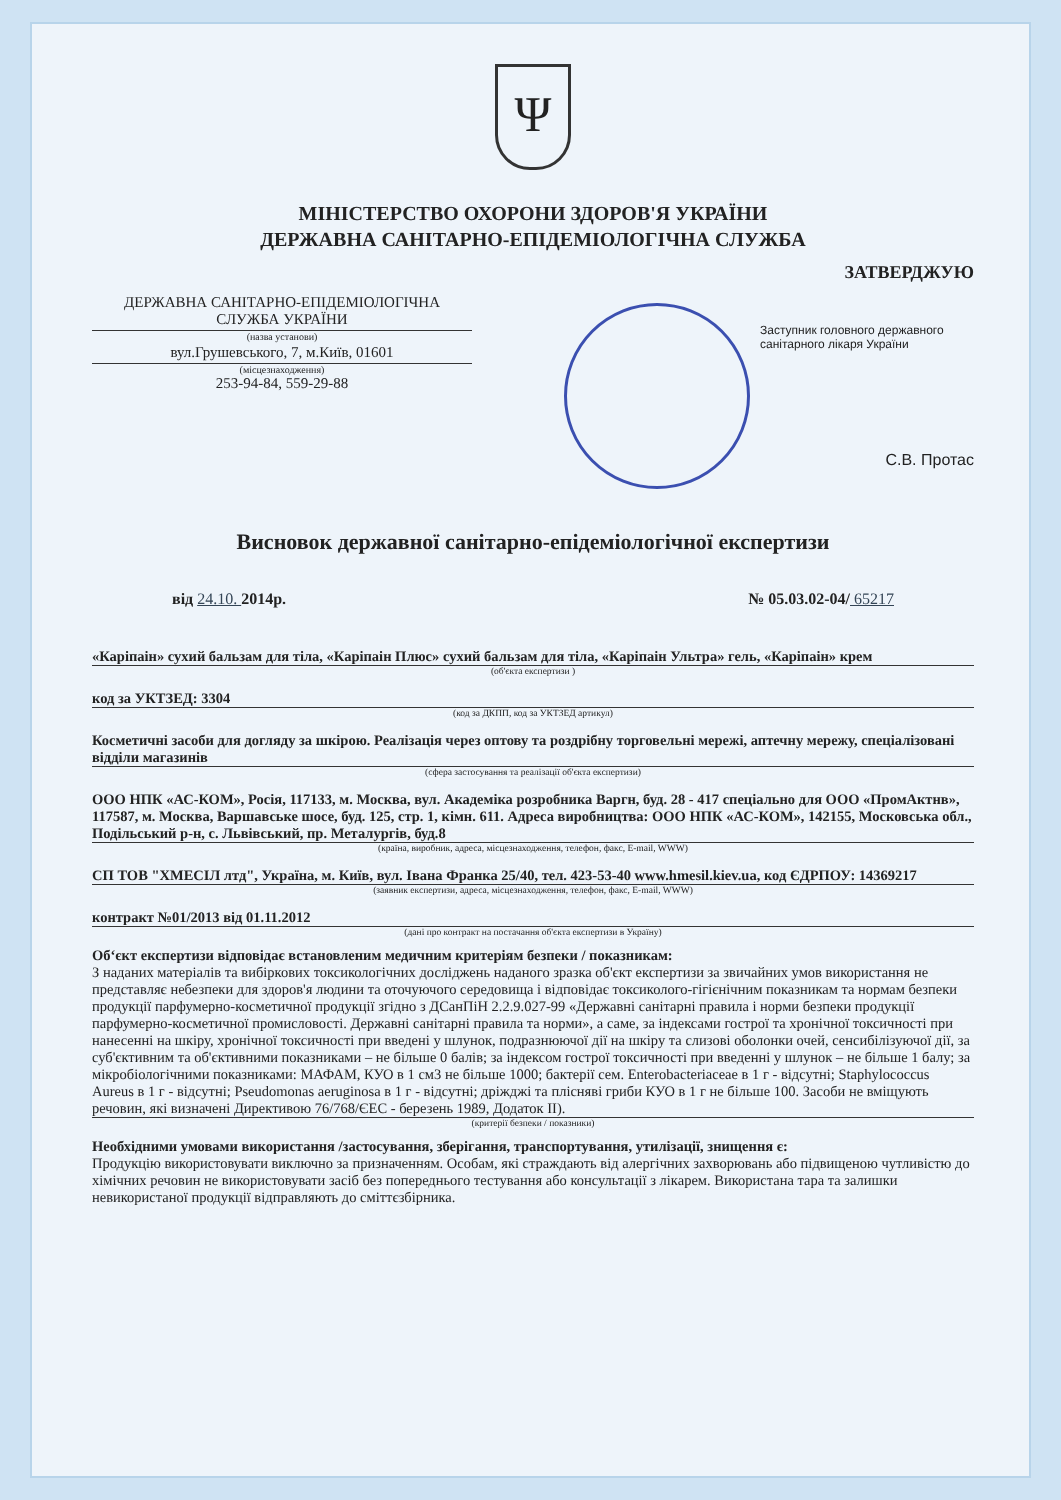Ψ
МІНІСТЕРСТВО ОХОРОНИ ЗДОРОВ'Я УКРАЇНИ
ДЕРЖАВНА САНІТАРНО-ЕПІДЕМІОЛОГІЧНА СЛУЖБА
ДЕРЖАВНА САНІТАРНО-ЕПІДЕМІОЛОГІЧНА СЛУЖБА УКРАЇНИ
(назва установи)
вул.Грушевського, 7, м.Київ, 01601
(місцезнаходження)
253-94-84, 559-29-88
ЗАТВЕРДЖУЮ
Заступник головного державного санітарного лікаря України
С.В. Протас
Висновок державної санітарно-епідеміологічної експертизи
від 24.10. 2014р. № 05.03.02-04/ 65217
«Каріпаін» сухий бальзам для тіла, «Каріпаін Плюс» сухий бальзам для тіла, «Каріпаін Ультра» гель, «Каріпаін» крем
(об'єкта експертизи )
код за УКТЗЕД: 3304
(код за ДКПП, код за УКТЗЕД артикул)
Косметичні засоби для догляду за шкірою. Реалізація через оптову та роздрібну торговельні мережі, аптечну мережу, спеціалізовані відділи магазинів
(сфера застосування та реалізації об'єкта експертизи)
ООО НПК «АС-КОМ», Росія, 117133, м. Москва, вул. Академіка розробника Варгн, буд. 28 - 417 спеціально для ООО «ПромАктнв», 117587, м. Москва, Варшавське шосе, буд. 125, стр. 1, кімн. 611. Адреса виробництва: ООО НПК «АС-КОМ», 142155, Московська обл., Подільський р-н, с. Львівський, пр. Металургів, буд.8
(країна, виробник, адреса, місцезнаходження, телефон, факс, E-mail, WWW)
СП ТОВ "ХМЕСІЛ лтд", Україна, м. Київ, вул. Івана Франка 25/40, тел. 423-53-40 www.hmesil.kiev.ua, код ЄДРПОУ: 14369217
(заявник експертизи, адреса, місцезнаходження, телефон, факс, E-mail, WWW)
контракт №01/2013 від 01.11.2012
(дані про контракт на постачання об'єкта експертизи в Україну)
Об‘єкт експертизи відповідає встановленим медичним критеріям безпеки / показникам:
З наданих матеріалів та вибіркових токсикологічних досліджень наданого зразка об'єкт експертизи за звичайних умов використання не представляє небезпеки для здоров'я людини та оточуючого середовища і відповідає токсиколого-гігієнічним показникам та нормам безпеки продукції парфумерно-косметичної продукції згідно з ДСанПіН 2.2.9.027-99 «Державні санітарні правила і норми безпеки продукції парфумерно-косметичної промисловості. Державні санітарні правила та норми», а саме, за індексами гострої та хронічної токсичності при нанесенні на шкіру, хронічної токсичності при введені у шлунок, подразнюючої дії на шкіру та слизові оболонки очей, сенсибілізуючої дії, за суб'єктивним та об'єктивними показниками – не більше 0 балів; за індексом гострої токсичності при введенні у шлунок – не більше 1 балу; за мікробіологічними показниками: МАФАМ, КУО в 1 см3 не більше 1000; бактерії сем. Enterobacteriaceae в 1 г - відсутні; Staphylococcus Aureus в 1 г - відсутні; Pseudomonas aeruginosa в 1 г - відсутні; дріжджі та плісняві гриби КУО в 1 г не більше 100. Засоби не вміщують речовин, які визначені Директивою 76/768/ЄЕС - березень 1989, Додаток II).
(критерії безпеки / показники)
Необхідними умовами використання /застосування, зберігання, транспортування, утилізації, знищення є:
Продукцію використовувати виключно за призначенням. Особам, які страждають від алергічних захворювань або підвищеною чутливістю до хімічних речовин не використовувати засіб без попереднього тестування або консультації з лікарем. Використана тара та залишки невикористаної продукції відправляють до сміттєзбірника.